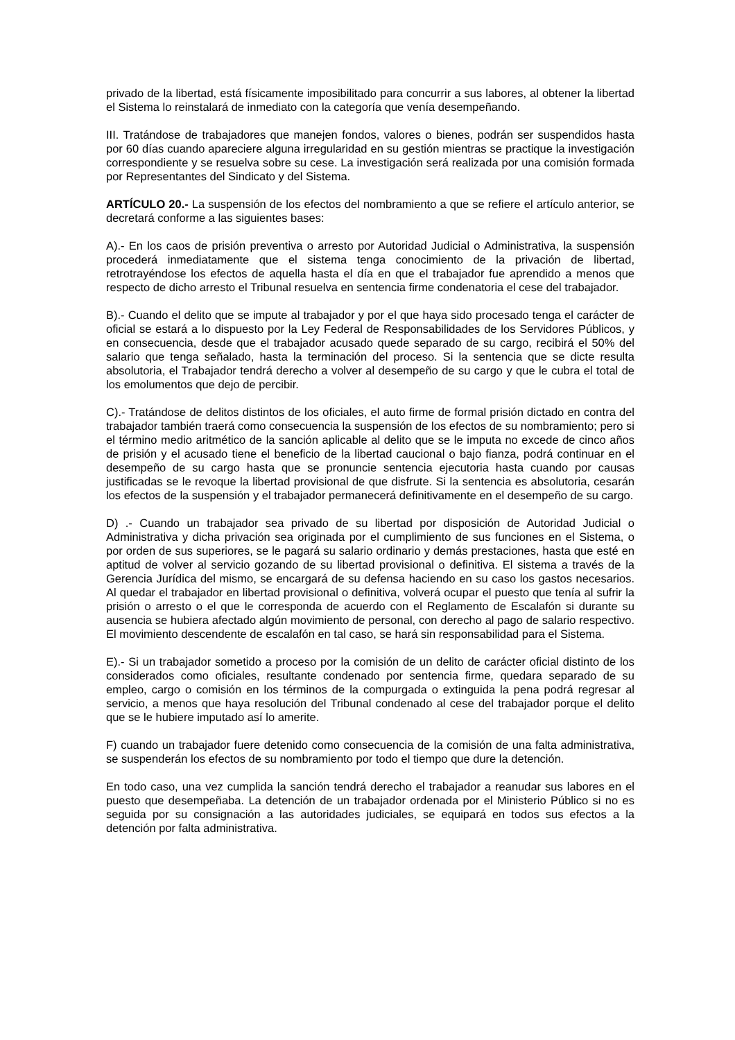privado de la libertad, está físicamente imposibilitado para concurrir a sus labores, al obtener la libertad el Sistema lo reinstalará de inmediato con la categoría que venía desempeñando.
III. Tratándose de trabajadores que manejen fondos, valores o bienes, podrán ser suspendidos hasta por 60 días cuando apareciere alguna irregularidad en su gestión mientras se practique la investigación correspondiente y se resuelva sobre su cese. La investigación será realizada por una comisión formada por Representantes del Sindicato y del Sistema.
ARTÍCULO 20.- La suspensión de los efectos del nombramiento a que se refiere el artículo anterior, se decretará conforme a las siguientes bases:
A).- En los caos de prisión preventiva o arresto por Autoridad Judicial o Administrativa, la suspensión procederá inmediatamente que el sistema tenga conocimiento de la privación de libertad, retrotrayéndose los efectos de aquella hasta el día en que el trabajador fue aprendido a menos que respecto de dicho arresto el Tribunal resuelva en sentencia firme condenatoria el cese del trabajador.
B).- Cuando el delito que se impute al trabajador y por el que haya sido procesado tenga el carácter de oficial se estará a lo dispuesto por la Ley Federal de Responsabilidades de los Servidores Públicos, y en consecuencia, desde que el trabajador acusado quede separado de su cargo, recibirá el 50% del salario que tenga señalado, hasta la terminación del proceso. Si la sentencia que se dicte resulta absolutoria, el Trabajador tendrá derecho a volver al desempeño de su cargo y que le cubra el total de los emolumentos que dejo de percibir.
C).- Tratándose de delitos distintos de los oficiales, el auto firme de formal prisión dictado en contra del trabajador también traerá como consecuencia la suspensión de los efectos de su nombramiento; pero si el término medio aritmético de la sanción aplicable al delito que se le imputa no excede de cinco años de prisión y el acusado tiene el beneficio de la libertad caucional o bajo fianza, podrá continuar en el desempeño de su cargo hasta que se pronuncie sentencia ejecutoria hasta cuando por causas justificadas se le revoque la libertad provisional de que disfrute. Si la sentencia es absolutoria, cesarán los efectos de la suspensión y el trabajador permanecerá definitivamente en el desempeño de su cargo.
D) .- Cuando un trabajador sea privado de su libertad por disposición de Autoridad Judicial o Administrativa y dicha privación sea originada por el cumplimiento de sus funciones en el Sistema, o por orden de sus superiores, se le pagará su salario ordinario y demás prestaciones, hasta que esté en aptitud de volver al servicio gozando de su libertad provisional o definitiva. El sistema a través de la Gerencia Jurídica del mismo, se encargará de su defensa haciendo en su caso los gastos necesarios. Al quedar el trabajador en libertad provisional o definitiva, volverá ocupar el puesto que tenía al sufrir la prisión o arresto o el que le corresponda de acuerdo con el Reglamento de Escalafón si durante su ausencia se hubiera afectado algún movimiento de personal, con derecho al pago de salario respectivo. El movimiento descendente de escalafón en tal caso, se hará sin responsabilidad para el Sistema.
E).- Si un trabajador sometido a proceso por la comisión de un delito de carácter oficial distinto de los considerados como oficiales, resultante condenado por sentencia firme, quedara separado de su empleo, cargo o comisión en los términos de la compurgada o extinguida la pena podrá regresar al servicio, a menos que haya resolución del Tribunal condenado al cese del trabajador porque el delito que se le hubiere imputado así lo amerite.
F) cuando un trabajador fuere detenido como consecuencia de la comisión de una falta administrativa, se suspenderán los efectos de su nombramiento por todo el tiempo que dure la detención.
En todo caso, una vez cumplida la sanción tendrá derecho el trabajador a reanudar sus labores en el puesto que desempeñaba. La detención de un trabajador ordenada por el Ministerio Público si no es seguida por su consignación a las autoridades judiciales, se equipará en todos sus efectos a la detención por falta administrativa.